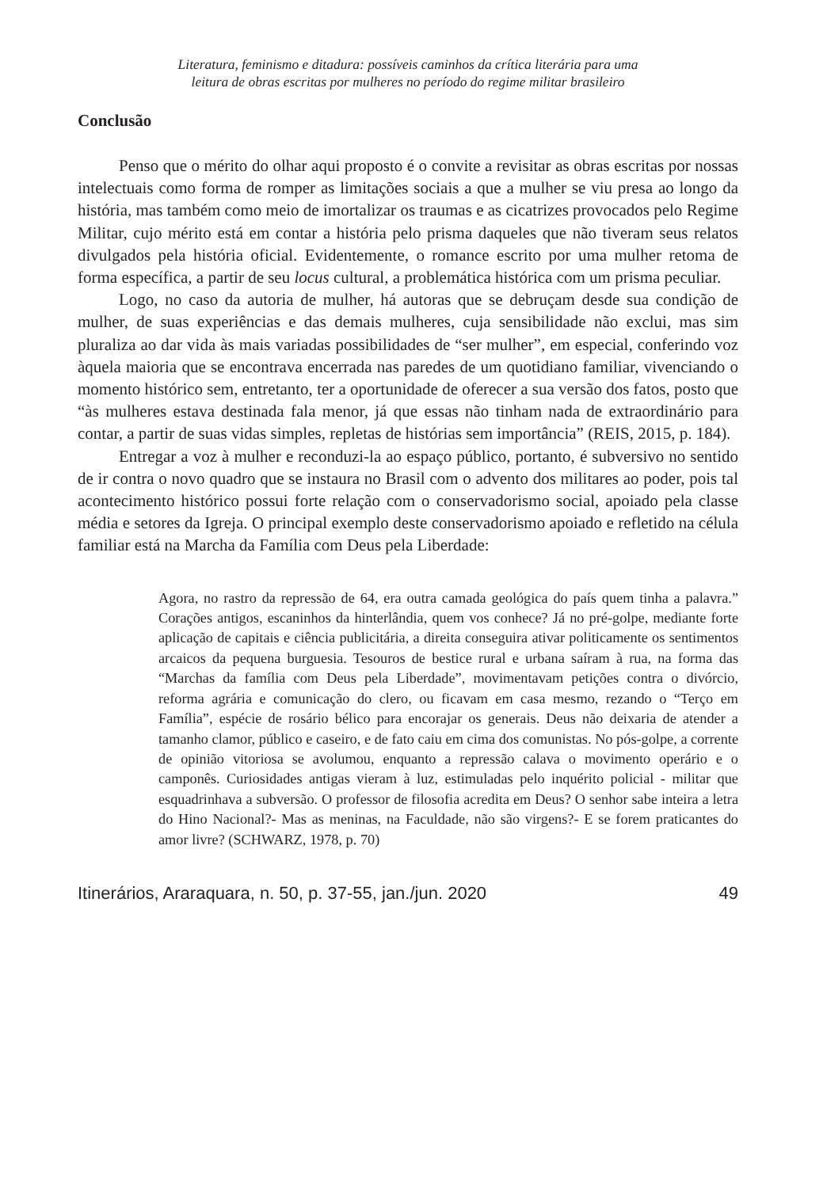Literatura, feminismo e ditadura: possíveis caminhos da crítica literária para uma
leitura de obras escritas por mulheres no período do regime militar brasileiro
Conclusão
Penso que o mérito do olhar aqui proposto é o convite a revisitar as obras escritas por nossas intelectuais como forma de romper as limitações sociais a que a mulher se viu presa ao longo da história, mas também como meio de imortalizar os traumas e as cicatrizes provocados pelo Regime Militar, cujo mérito está em contar a história pelo prisma daqueles que não tiveram seus relatos divulgados pela história oficial. Evidentemente, o romance escrito por uma mulher retoma de forma específica, a partir de seu locus cultural, a problemática histórica com um prisma peculiar.
Logo, no caso da autoria de mulher, há autoras que se debruçam desde sua condição de mulher, de suas experiências e das demais mulheres, cuja sensibilidade não exclui, mas sim pluraliza ao dar vida às mais variadas possibilidades de “ser mulher”, em especial, conferindo voz àquela maioria que se encontrava encerrada nas paredes de um quotidiano familiar, vivenciando o momento histórico sem, entretanto, ter a oportunidade de oferecer a sua versão dos fatos, posto que “às mulheres estava destinada fala menor, já que essas não tinham nada de extraordinário para contar, a partir de suas vidas simples, repletas de histórias sem importância” (REIS, 2015, p. 184).
Entregar a voz à mulher e reconduzi-la ao espaço público, portanto, é subversivo no sentido de ir contra o novo quadro que se instaura no Brasil com o advento dos militares ao poder, pois tal acontecimento histórico possui forte relação com o conservadorismo social, apoiado pela classe média e setores da Igreja. O principal exemplo deste conservadorismo apoiado e refletido na célula familiar está na Marcha da Família com Deus pela Liberdade:
Agora, no rastro da repressão de 64, era outra camada geológica do país quem tinha a palavra.” Corações antigos, escaninhos da hinterlândia, quem vos conhece? Já no pré-golpe, mediante forte aplicação de capitais e ciência publicitária, a direita conseguira ativar politicamente os sentimentos arcaicos da pequena burguesia. Tesouros de bestice rural e urbana saíram à rua, na forma das “Marchas da família com Deus pela Liberdade”, movimentavam petições contra o divórcio, reforma agrária e comunicação do clero, ou ficavam em casa mesmo, rezando o “Terço em Família”, espécie de rosário bélico para encorajar os generais. Deus não deixaria de atender a tamanho clamor, público e caseiro, e de fato caiu em cima dos comunistas. No pós-golpe, a corrente de opinião vitoriosa se avolumou, enquanto a repressão calava o movimento operário e o camponês. Curiosidades antigas vieram à luz, estimuladas pelo inquérito policial - militar que esquadrinhava a subversão. O professor de filosofia acredita em Deus? O senhor sabe inteira a letra do Hino Nacional?- Mas as meninas, na Faculdade, não são virgens?- E se forem praticantes do amor livre? (SCHWARZ, 1978, p. 70)
Itinerários, Araraquara, n. 50, p. 37-55, jan./jun. 2020 49